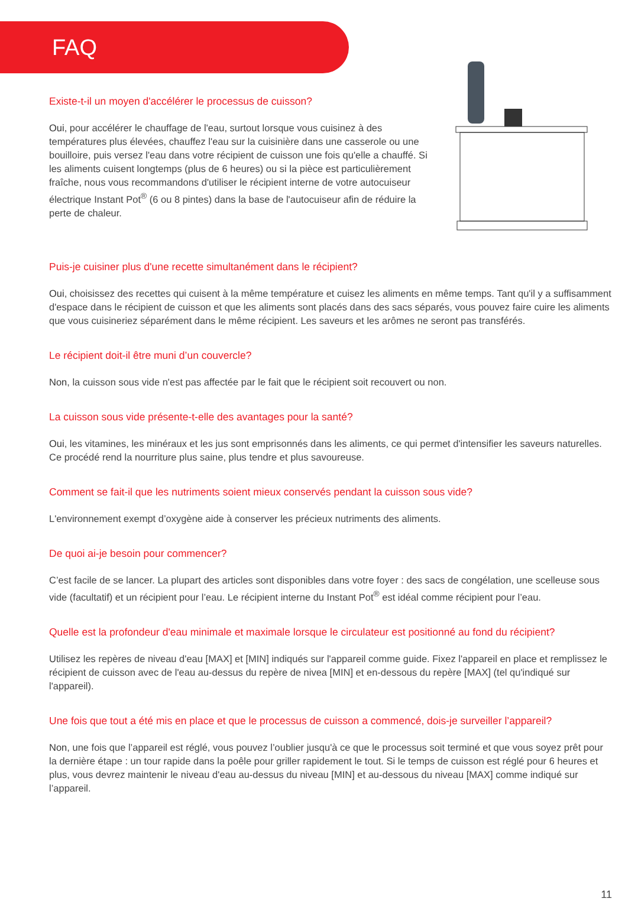FAQ
Existe-t-il un moyen d'accélérer le processus de cuisson?
Oui, pour accélérer le chauffage de l'eau, surtout lorsque vous cuisinez à des températures plus élevées, chauffez l'eau sur la cuisinière dans une casserole ou une bouilloire, puis versez l'eau dans votre récipient de cuisson une fois qu'elle a chauffé. Si les aliments cuisent longtemps (plus de 6 heures) ou si la pièce est particulièrement fraîche, nous vous recommandons d'utiliser le récipient interne de votre autocuiseur électrique Instant Pot<sup>®</sup> (6 ou 8 pintes) dans la base de l'autocuiseur afin de réduire la perte de chaleur.
Puis-je cuisiner plus d'une recette simultanément dans le récipient?
Oui, choisissez des recettes qui cuisent à la même température et cuisez les aliments en même temps. Tant qu'il y a suffisamment d'espace dans le récipient de cuisson et que les aliments sont placés dans des sacs séparés, vous pouvez faire cuire les aliments que vous cuisineriez séparément dans le même récipient. Les saveurs et les arômes ne seront pas transférés.
Le récipient doit-il être muni d’un couvercle?
Non, la cuisson sous vide n'est pas affectée par le fait que le récipient soit recouvert ou non.
La cuisson sous vide présente-t-elle des avantages pour la santé?
Oui, les vitamines, les minéraux et les jus sont emprisonnés dans les aliments, ce qui permet d'intensifier les saveurs naturelles. Ce procédé rend la nourriture plus saine, plus tendre et plus savoureuse.
Comment se fait-il que les nutriments soient mieux conservés pendant la cuisson sous vide?
L'environnement exempt d’oxygène aide à conserver les précieux nutriments des aliments.
De quoi ai-je besoin pour commencer?
C’est facile de se lancer. La plupart des articles sont disponibles dans votre foyer : des sacs de congélation, une scelleuse sous vide (facultatif) et un récipient pour l’eau. Le récipient interne du Instant Pot<sup>®</sup> est idéal comme récipient pour l’eau.
Quelle est la profondeur d'eau minimale et maximale lorsque le circulateur est positionné au fond du récipient?
Utilisez les repères de niveau d'eau [MAX] et [MIN] indiqués sur l'appareil comme guide. Fixez l'appareil en place et remplissez le récipient de cuisson avec de l'eau au-dessus du repère de nivea [MIN] et en-dessous du repère [MAX] (tel qu'indiqué sur l'appareil).
Une fois que tout a été mis en place et que le processus de cuisson a commencé, dois-je surveiller l’appareil?
Non, une fois que l’appareil est réglé, vous pouvez l’oublier jusqu'à ce que le processus soit terminé et que vous soyez prêt pour la dernière étape : un tour rapide dans la poêle pour griller rapidement le tout. Si le temps de cuisson est réglé pour 6 heures et plus, vous devrez maintenir le niveau d'eau au-dessus du niveau [MIN] et au-dessous du niveau [MAX] comme indiqué sur l’appareil.
11